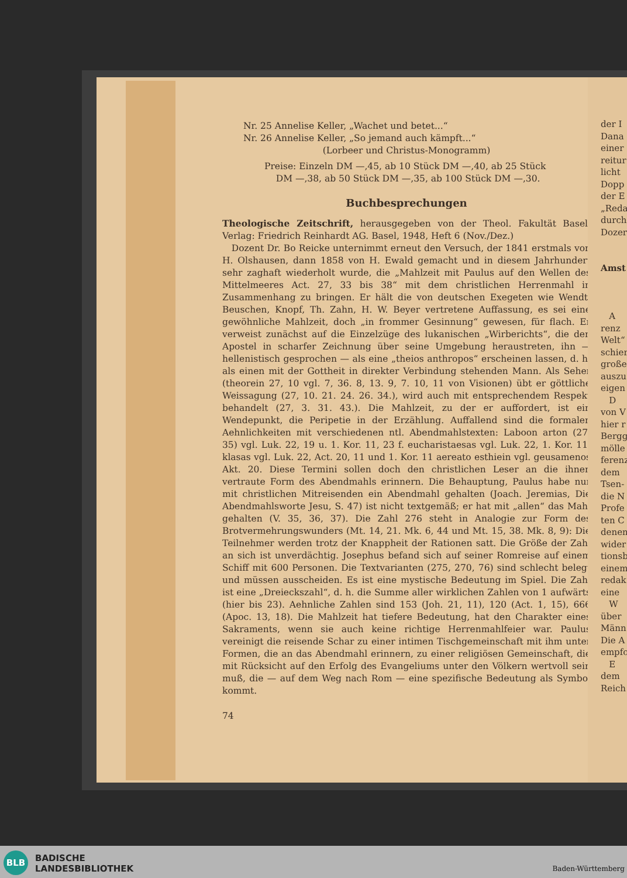Nr. 25 Annelise Keller, „Wachet und betet...“
Nr. 26 Annelise Keller, „So jemand auch kämpft...“
(Lorbeer und Christus-Monogramm)
Preise: Einzeln DM —,45, ab 10 Stück DM —,40, ab 25 Stück
DM —,38, ab 50 Stück DM —,35, ab 100 Stück DM —,30.
Buchbesprechungen
Theologische Zeitschrift, herausgegeben von der Theol. Fakultät Basel. Verlag: Friedrich Reinhardt AG. Basel, 1948, Heft 6 (Nov./Dez.)
Dozent Dr. Bo Reicke unternimmt erneut den Versuch, der 1841 erstmals von H. Olshausen, dann 1858 von H. Ewald gemacht und in diesem Jahrhundert sehr zaghaft wiederholt wurde, die „Mahlzeit mit Paulus auf den Wellen des Mittelmeeres Act. 27, 33 bis 38“ mit dem christlichen Herrenmahl in Zusammenhang zu bringen. Er hält die von deutschen Exegeten wie Wendt, Beuschen, Knopf, Th. Zahn, H. W. Beyer vertretene Auffassung, es sei eine gewöhnliche Mahlzeit, doch „in frommer Gesinnung“ gewesen, für flach. Er verweist zunächst auf die Einzelzüge des lukanischen „Wirberichts“, die den Apostel in scharfer Zeichnung über seine Umgebung heraustreten, ihn — hellenistisch gesprochen — als eine „theios anthropos“ erscheinen lassen, d. h. als einen mit der Gottheit in direkter Verbindung stehenden Mann. Als Seher (theorein 27, 10 vgl. 7, 36. 8, 13. 9, 7. 10, 11 von Visionen) übt er göttliche Weissagung (27, 10. 21. 24. 26. 34.), wird auch mit entsprechendem Respekt behandelt (27, 3. 31. 43.). Die Mahlzeit, zu der er auffordert, ist ein Wendepunkt, die Peripetie in der Erzählung. Auffallend sind die formalen Aehnlichkeiten mit verschiedenen ntl. Abendmahlstexten: Laboon arton (27, 35) vgl. Luk. 22, 19 u. 1. Kor. 11, 23 f. eucharistaesas vgl. Luk. 22, 1. Kor. 11. klasas vgl. Luk. 22, Act. 20, 11 und 1. Kor. 11 aereato esthiein vgl. geusamenos Akt. 20. Diese Termini sollen doch den christlichen Leser an die ihnen vertraute Form des Abendmahls erinnern. Die Behauptung, Paulus habe nur mit christlichen Mitreisenden ein Abendmahl gehalten (Joach. Jeremias, Die Abendmahlsworte Jesu, S. 47) ist nicht textgemäß; er hat mit „allen“ das Mahl gehalten (V. 35, 36, 37). Die Zahl 276 steht in Analogie zur Form des Brotvermehrungswunders (Mt. 14, 21. Mk. 6, 44 und Mt. 15, 38. Mk. 8, 9): Die Teilnehmer werden trotz der Knappheit der Rationen satt. Die Größe der Zahl an sich ist unverdächtig. Josephus befand sich auf seiner Romreise auf einem Schiff mit 600 Personen. Die Textvarianten (275, 270, 76) sind schlecht belegt und müssen ausscheiden. Es ist eine mystische Bedeutung im Spiel. Die Zahl ist eine „Dreieckszahl“, d. h. die Summe aller wirklichen Zahlen von 1 aufwärts (hier bis 23). Aehnliche Zahlen sind 153 (Joh. 21, 11), 120 (Act. 1, 15), 666 (Apoc. 13, 18). Die Mahlzeit hat tiefere Bedeutung, hat den Charakter eines Sakraments, wenn sie auch keine richtige Herrenmahlfeier war. Paulus vereinigt die reisende Schar zu einer intimen Tischgemeinschaft mit ihm unter Formen, die an das Abendmahl erinnern, zu einer religiösen Gemeinschaft, die mit Rücksicht auf den Erfolg des Evangeliums unter den Völkern wertvoll sein muß, die — auf dem Weg nach Rom — eine spezifische Bedeutung als Symbol kommt.
74
der I
Dana
einer
reitur
licht
Dopp
der E
„Reda
durch
Dozer
Amst
A
renz
Welt“
schier
große
auszu
eigen
D
von V
hier r
Bergg
mölle
ferenz
dem
Tsen-
die N
Profe
ten C
denen
wider
tionsb
einem
redak
eine
W
über
Männ
Die A
empfo
E
dem
Reich
BLB
BADISCHE
LANDESBIBLIOTHEK
Baden-Württemberg